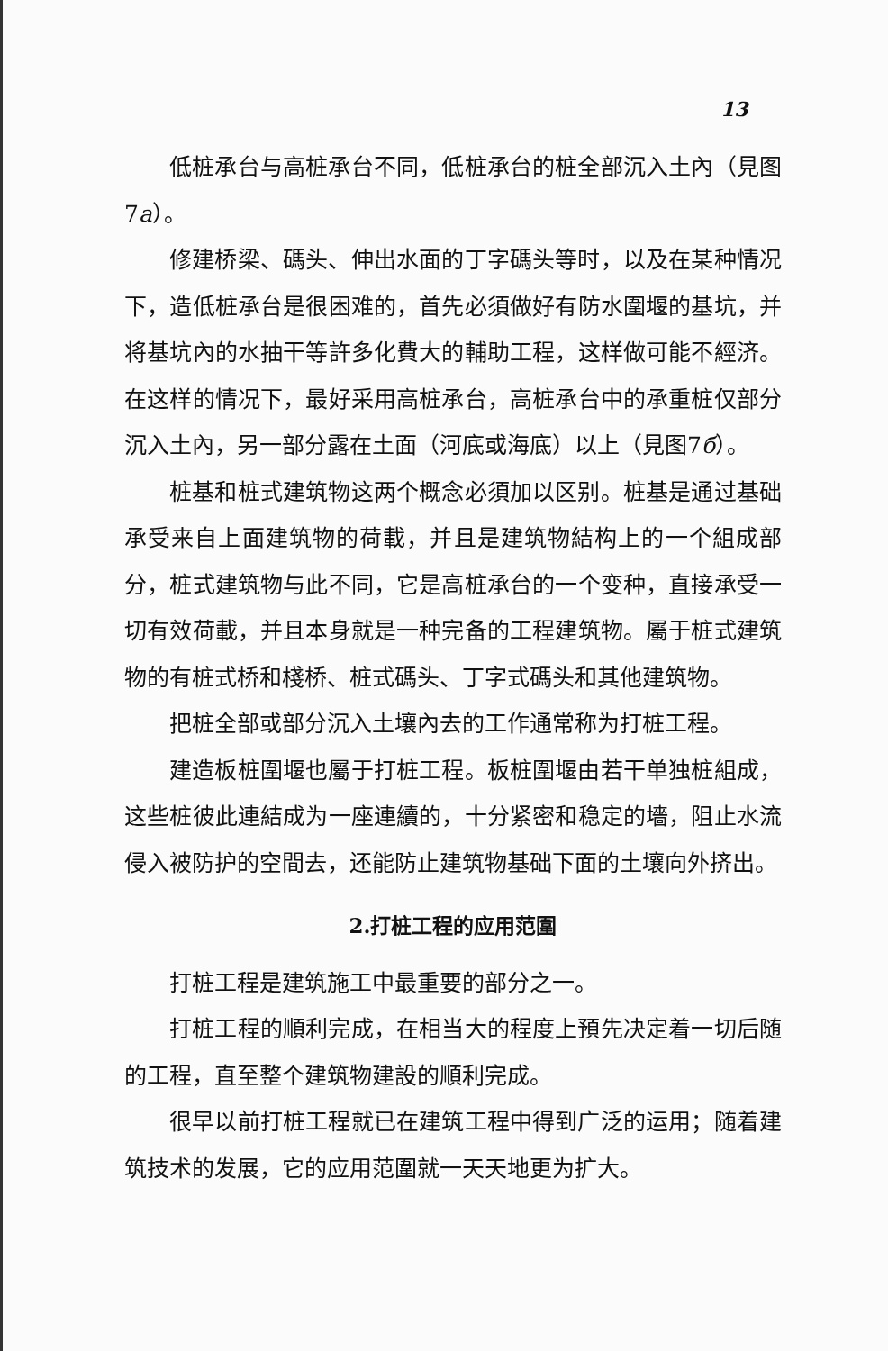13
低桩承台与高桩承台不同，低桩承台的桩全部沉入土內（見图7a）。
修建桥梁、碼头、伸出水面的丁字碼头等时，以及在某种情况下，造低桩承台是很困难的，首先必須做好有防水圍堰的基坑，并将基坑內的水抽干等許多化費大的輔助工程，这样做可能不經济。在这样的情况下，最好采用高桩承台，高桩承台中的承重桩仅部分沉入土內，另一部分露在土面（河底或海底）以上（見图7б）。
桩基和桩式建筑物这两个概念必須加以区别。桩基是通过基础承受来自上面建筑物的荷載，并且是建筑物結构上的一个組成部分，桩式建筑物与此不同，它是高桩承台的一个变种，直接承受一切有效荷載，并且本身就是一种完备的工程建筑物。屬于桩式建筑物的有桩式桥和棧桥、桩式碼头、丁字式碼头和其他建筑物。
把桩全部或部分沉入土壤內去的工作通常称为打桩工程。
建造板桩圍堰也屬于打桩工程。板桩圍堰由若干单独桩組成，这些桩彼此連結成为一座連續的，十分紧密和稳定的墻，阻止水流侵入被防护的空間去，还能防止建筑物基础下面的土壤向外挤出。
2.打桩工程的应用范圍
打桩工程是建筑施工中最重要的部分之一。
打桩工程的順利完成，在相当大的程度上預先决定着一切后随的工程，直至整个建筑物建設的順利完成。
很早以前打桩工程就已在建筑工程中得到广泛的运用；随着建筑技术的发展，它的应用范圍就一天天地更为扩大。